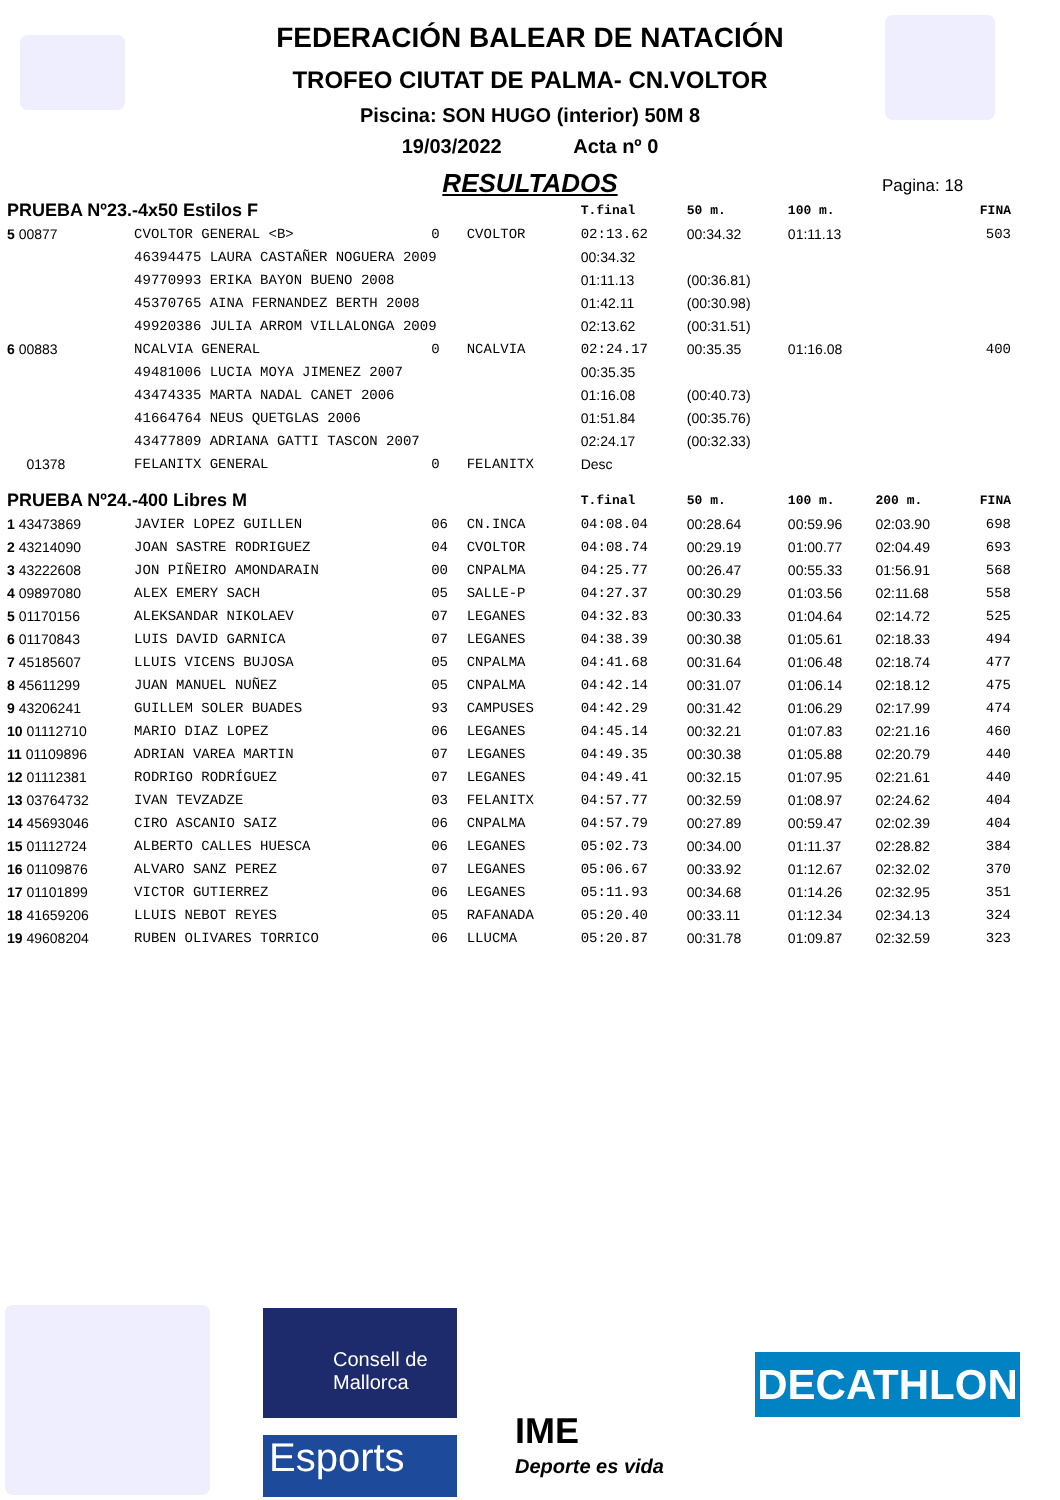FEDERACIÓN BALEAR DE NATACIÓN
TROFEO CIUTAT DE PALMA- CN.VOLTOR
Piscina: SON HUGO (interior) 50M 8
19/03/2022 Acta nº 0
RESULTADOS
Pagina: 18
| PRUEBA Nº23.-4x50 Estilos F | | | | T.final | 50 m. | 100 m. | | FINA |
| --- | --- | --- | --- | --- | --- | --- | --- | --- |
| 5 00877 | CVOLTOR GENERAL <B> | 0 | CVOLTOR | 02:13.62 | 00:34.32 | 01:11.13 | | 503 |
| | 46394475 LAURA CASTAÑER NOGUERA 2009 | | | 00:34.32 | | | | |
| | 49770993 ERIKA BAYON BUENO 2008 | | | 01:11.13 | (00:36.81) | | | |
| | 45370765 AINA FERNANDEZ BERTH 2008 | | | 01:42.11 | (00:30.98) | | | |
| | 49920386 JULIA ARROM VILLALONGA 2009 | | | 02:13.62 | (00:31.51) | | | |
| 6 00883 | NCALVIA GENERAL | 0 | NCALVIA | 02:24.17 | 00:35.35 | 01:16.08 | | 400 |
| | 49481006 LUCIA MOYA JIMENEZ 2007 | | | 00:35.35 | | | | |
| | 43474335 MARTA NADAL CANET 2006 | | | 01:16.08 | (00:40.73) | | | |
| | 41664764 NEUS QUETGLAS 2006 | | | 01:51.84 | (00:35.76) | | | |
| | 43477809 ADRIANA GATTI TASCON 2007 | | | 02:24.17 | (00:32.33) | | | |
| 01378 | FELANITX GENERAL | 0 | FELANITX | Desc | | | | |
| PRUEBA Nº24.-400 Libres M | | | | T.final | 50 m. | 100 m. | 200 m. | FINA |
| 1 43473869 | JAVIER LOPEZ GUILLEN | 06 | CN.INCA | 04:08.04 | 00:28.64 | 00:59.96 | 02:03.90 | 698 |
| 2 43214090 | JOAN SASTRE RODRIGUEZ | 04 | CVOLTOR | 04:08.74 | 00:29.19 | 01:00.77 | 02:04.49 | 693 |
| 3 43222608 | JON PIÑEIRO AMONDARAIN | 00 | CNPALMA | 04:25.77 | 00:26.47 | 00:55.33 | 01:56.91 | 568 |
| 4 09897080 | ALEX EMERY SACH | 05 | SALLE-P | 04:27.37 | 00:30.29 | 01:03.56 | 02:11.68 | 558 |
| 5 01170156 | ALEKSANDAR NIKOLAEV | 07 | LEGANES | 04:32.83 | 00:30.33 | 01:04.64 | 02:14.72 | 525 |
| 6 01170843 | LUIS DAVID GARNICA | 07 | LEGANES | 04:38.39 | 00:30.38 | 01:05.61 | 02:18.33 | 494 |
| 7 45185607 | LLUIS VICENS BUJOSA | 05 | CNPALMA | 04:41.68 | 00:31.64 | 01:06.48 | 02:18.74 | 477 |
| 8 45611299 | JUAN MANUEL NUÑEZ | 05 | CNPALMA | 04:42.14 | 00:31.07 | 01:06.14 | 02:18.12 | 475 |
| 9 43206241 | GUILLEM SOLER BUADES | 93 | CAMPUSES | 04:42.29 | 00:31.42 | 01:06.29 | 02:17.99 | 474 |
| 10 01112710 | MARIO DIAZ LOPEZ | 06 | LEGANES | 04:45.14 | 00:32.21 | 01:07.83 | 02:21.16 | 460 |
| 11 01109896 | ADRIAN VAREA MARTIN | 07 | LEGANES | 04:49.35 | 00:30.38 | 01:05.88 | 02:20.79 | 440 |
| 12 01112381 | RODRIGO RODRÍGUEZ | 07 | LEGANES | 04:49.41 | 00:32.15 | 01:07.95 | 02:21.61 | 440 |
| 13 03764732 | IVAN TEVZADZE | 03 | FELANITX | 04:57.77 | 00:32.59 | 01:08.97 | 02:24.62 | 404 |
| 14 45693046 | CIRO ASCANIO SAIZ | 06 | CNPALMA | 04:57.79 | 00:27.89 | 00:59.47 | 02:02.39 | 404 |
| 15 01112724 | ALBERTO CALLES HUESCA | 06 | LEGANES | 05:02.73 | 00:34.00 | 01:11.37 | 02:28.82 | 384 |
| 16 01109876 | ALVARO SANZ PEREZ | 07 | LEGANES | 05:06.67 | 00:33.92 | 01:12.67 | 02:32.02 | 370 |
| 17 01101899 | VICTOR GUTIERREZ | 06 | LEGANES | 05:11.93 | 00:34.68 | 01:14.26 | 02:32.95 | 351 |
| 18 41659206 | LLUIS NEBOT REYES | 05 | RAFANADA | 05:20.40 | 00:33.11 | 01:12.34 | 02:34.13 | 324 |
| 19 49608204 | RUBEN OLIVARES TORRICO | 06 | LLUCMA | 05:20.87 | 00:31.78 | 01:09.87 | 02:32.59 | 323 |
Consell de Mallorca
Esports
IME
Deporte es vida
DECATHLON